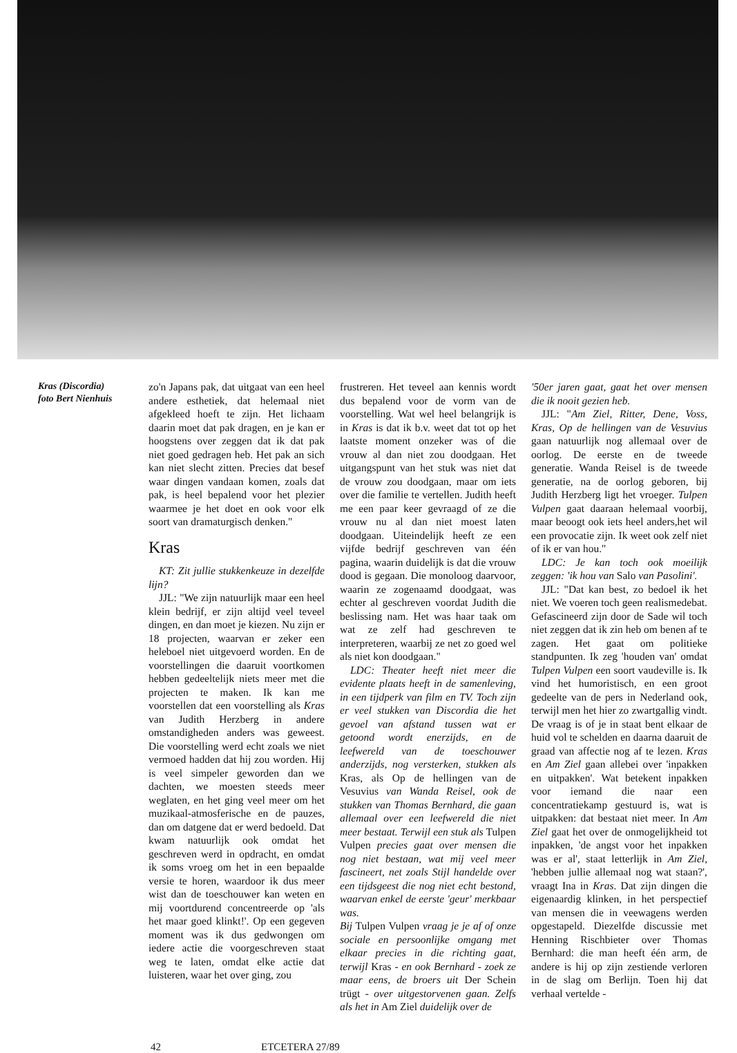Kras (Discordia)
foto Bert Nienhuis
zo'n Japans pak, dat uitgaat van een heel andere esthetiek, dat helemaal niet afgekleed hoeft te zijn. Het lichaam daarin moet dat pak dragen, en je kan er hoogstens over zeggen dat ik dat pak niet goed gedragen heb. Het pak an sich kan niet slecht zitten. Precies dat besef waar dingen vandaan komen, zoals dat pak, is heel bepalend voor het plezier waarmee je het doet en ook voor elk soort van dramaturgisch denken."
Kras
KT: Zit jullie stukkenkeuze in dezelfde lijn?
JJL: "We zijn natuurlijk maar een heel klein bedrijf, er zijn altijd veel teveel dingen, en dan moet je kiezen. Nu zijn er 18 projecten, waarvan er zeker een heleboel niet uitgevoerd worden. En de voorstellingen die daaruit voortkomen hebben gedeeltelijk niets meer met die projecten te maken. Ik kan me voorstellen dat een voorstelling als Kras van Judith Herzberg in andere omstandigheden anders was geweest. Die voorstelling werd echt zoals we niet vermoed hadden dat hij zou worden. Hij is veel simpeler geworden dan we dachten, we moesten steeds meer weglaten, en het ging veel meer om het muzikaal-atmosferische en de pauzes, dan om datgene dat er werd bedoeld. Dat kwam natuurlijk ook omdat het geschreven werd in opdracht, en omdat ik soms vroeg om het in een bepaalde versie te horen, waardoor ik dus meer wist dan de toeschouwer kan weten en mij voortdurend concentreerde op 'als het maar goed klinkt!'. Op een gegeven moment was ik dus gedwongen om iedere actie die voorgeschreven staat weg te laten, omdat elke actie dat luisteren, waar het over ging, zou
frustreren. Het teveel aan kennis wordt dus bepalend voor de vorm van de voorstelling. Wat wel heel belangrijk is in Kras is dat ik b.v. weet dat tot op het laatste moment onzeker was of die vrouw al dan niet zou doodgaan. Het uitgangspunt van het stuk was niet dat de vrouw zou doodgaan, maar om iets over die familie te vertellen. Judith heeft me een paar keer gevraagd of ze die vrouw nu al dan niet moest laten doodgaan. Uiteindelijk heeft ze een vijfde bedrijf geschreven van één pagina, waarin duidelijk is dat die vrouw dood is gegaan. Die monoloog daarvoor, waarin ze zogenaamd doodgaat, was echter al geschreven voordat Judith die beslissing nam. Het was haar taak om wat ze zelf had geschreven te interpreteren, waarbij ze net zo goed wel als niet kon doodgaan."
LDC: Theater heeft niet meer die evidente plaats heeft in de samenleving, in een tijdperk van film en TV. Toch zijn er veel stukken van Discordia die het gevoel van afstand tussen wat er getoond wordt enerzijds, en de leefwereld van de toeschouwer anderzijds, nog versterken, stukken als Kras, als Op de hellingen van de Vesuvius van Wanda Reisel, ook de stukken van Thomas Bernhard, die gaan allemaal over een leefwereld die niet meer bestaat. Terwijl een stuk als Tulpen Vulpen precies gaat over mensen die nog niet bestaan, wat mij veel meer fascineert, net zoals Stijl handelde over een tijdsgeest die nog niet echt bestond, waarvan enkel de eerste 'geur' merkbaar was.
Bij Tulpen Vulpen vraag je je af of onze sociale en persoonlijke omgang met elkaar precies in die richting gaat, terwijl Kras - en ook Bernhard - zoek ze maar eens, de broers uit Der Schein trügt - over uitgestorvenen gaan. Zelfs als het in Am Ziel duidelijk over de
'50er jaren gaat, gaat het over mensen die ik nooit gezien heb.
JJL: "Am Ziel, Ritter, Dene, Voss, Kras, Op de hellingen van de Vesuvius gaan natuurlijk nog allemaal over de oorlog. De eerste en de tweede generatie. Wanda Reisel is de tweede generatie, na de oorlog geboren, bij Judith Herzberg ligt het vroeger. Tulpen Vulpen gaat daaraan helemaal voorbij, maar beoogt ook iets heel anders,het wil een provocatie zijn. Ik weet ook zelf niet of ik er van hou."
LDC: Je kan toch ook moeilijk zeggen: 'ik hou van Salo van Pasolini'.
JJL: "Dat kan best, zo bedoel ik het niet. We voeren toch geen realismedebat. Gefascineerd zijn door de Sade wil toch niet zeggen dat ik zin heb om benen af te zagen. Het gaat om politieke standpunten. Ik zeg 'houden van' omdat Tulpen Vulpen een soort vaudeville is. Ik vind het humoristisch, en een groot gedeelte van de pers in Nederland ook, terwijl men het hier zo zwartgallig vindt. De vraag is of je in staat bent elkaar de huid vol te schelden en daarna daaruit de graad van affectie nog af te lezen. Kras en Am Ziel gaan allebei over 'inpakken en uitpakken'. Wat betekent inpakken voor iemand die naar een concentratiekamp gestuurd is, wat is uitpakken: dat bestaat niet meer. In Am Ziel gaat het over de onmogelijkheid tot inpakken, 'de angst voor het inpakken was er al', staat letterlijk in Am Ziel, 'hebben jullie allemaal nog wat staan?', vraagt Ina in Kras. Dat zijn dingen die eigenaardig klinken, in het perspectief van mensen die in veewagens werden opgestapeld. Diezelfde discussie met Henning Rischbieter over Thomas Bernhard: die man heeft één arm, de andere is hij op zijn zestiende verloren in de slag om Berlijn. Toen hij dat verhaal vertelde -
42 ETCETERA 27/89